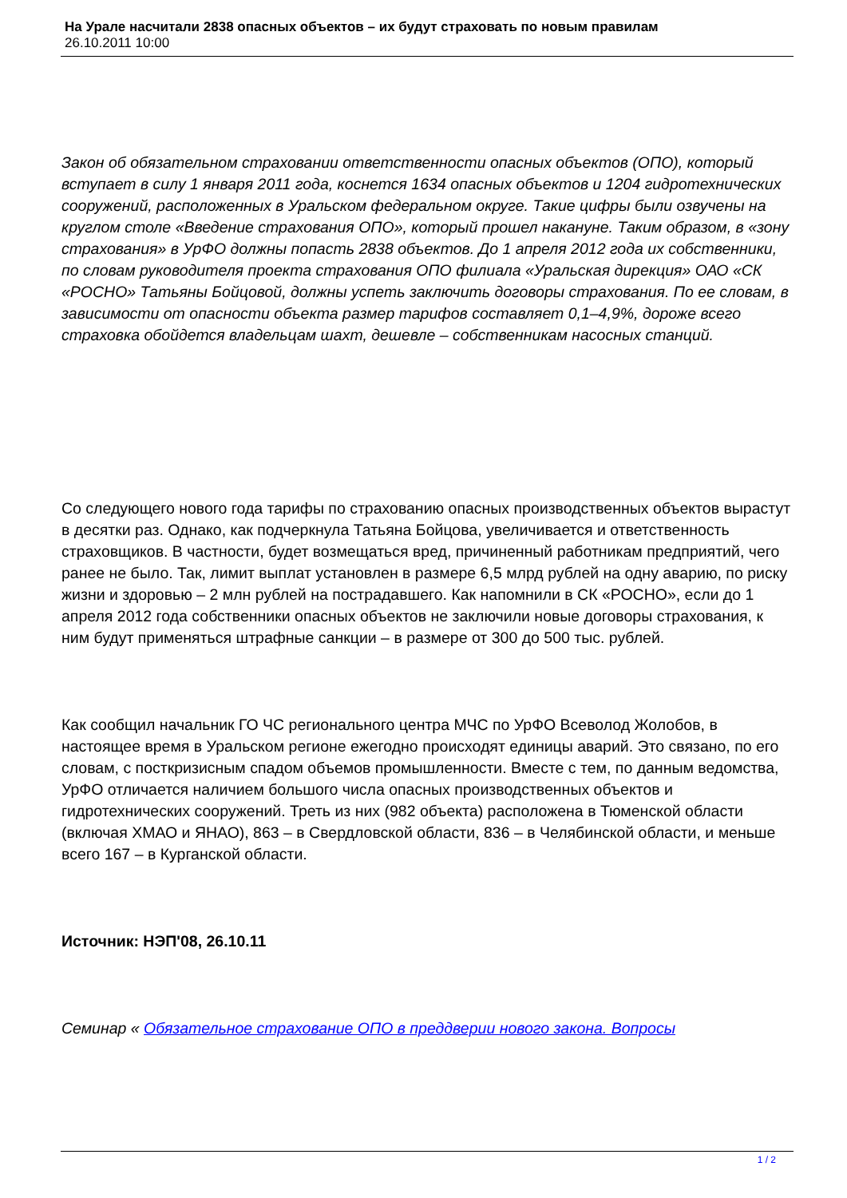На Урале насчитали 2838 опасных объектов – их будут страховать по новым правилам
26.10.2011 10:00
Закон об обязательном страховании ответственности опасных объектов (ОПО), который вступает в силу 1 января 2011 года, коснется 1634 опасных объектов и 1204 гидротехнических сооружений, расположенных в Уральском федеральном округе. Такие цифры были озвучены на круглом столе «Введение страхования ОПО», который прошел накануне. Таким образом, в «зону страхования» в УрФО должны попасть 2838 объектов. До 1 апреля 2012 года их собственники, по словам руководителя проекта страхования ОПО филиала «Уральская дирекция» ОАО «СК «РОСНО» Татьяны Бойцовой, должны успеть заключить договоры страхования. По ее словам, в зависимости от опасности объекта размер тарифов составляет 0,1–4,9%, дороже всего страховка обойдется владельцам шахт, дешевле – собственникам насосных станций.
Со следующего нового года тарифы по страхованию опасных производственных объектов вырастут в десятки раз. Однако, как подчеркнула Татьяна Бойцова, увеличивается и ответственность страховщиков. В частности, будет возмещаться вред, причиненный работникам предприятий, чего ранее не было. Так, лимит выплат установлен в размере 6,5 млрд рублей на одну аварию, по риску жизни и здоровью – 2 млн рублей на пострадавшего. Как напомнили в СК «РОСНО», если до 1 апреля 2012 года собственники опасных объектов не заключили новые договоры страхования, к ним будут применяться штрафные санкции – в размере от 300 до 500 тыс. рублей.
Как сообщил начальник ГО ЧС регионального центра МЧС по УрФО Всеволод Жолобов, в настоящее время в Уральском регионе ежегодно происходят единицы аварий. Это связано, по его словам, с посткризисным спадом объемов промышленности. Вместе с тем, по данным ведомства, УрФО отличается наличием большого числа опасных производственных объектов и гидротехнических сооружений. Треть из них (982 объекта) расположена в Тюменской области (включая ХМАО и ЯНАО), 863 – в Свердловской области, 836 – в Челябинской области, и меньше всего 167 – в Курганской области.
Источник: НЭП'08, 26.10.11
Семинар « Обязательное страхование ОПО в преддверии нового закона. Вопросы
1 / 2